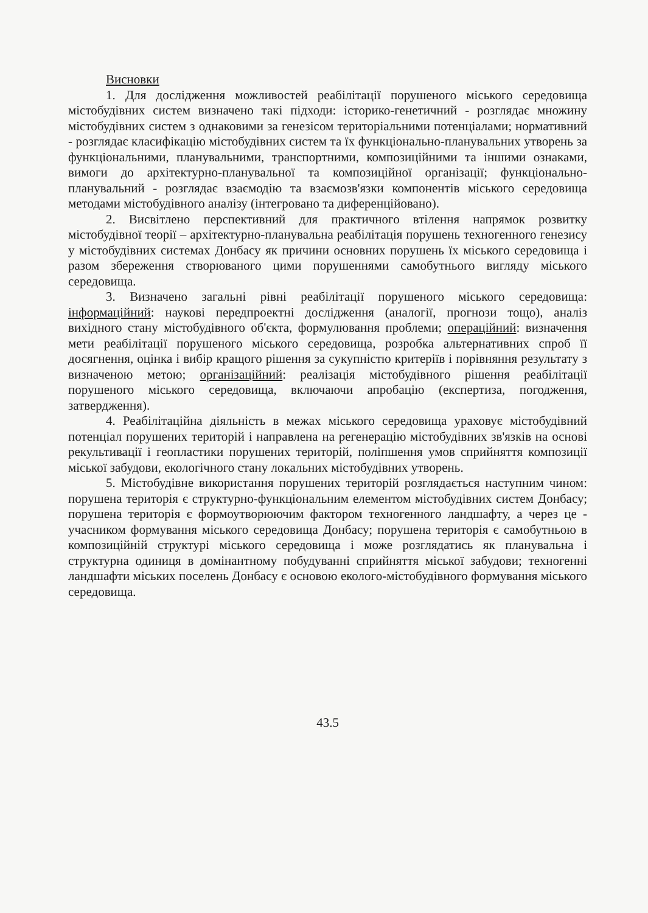Висновки
1. Для дослідження можливостей реабілітації порушеного міського середовища містобудівних систем визначено такі підходи: історико-генетичний - розглядає множину містобудівних систем з однаковими за генезісом територіальними потенціалами; нормативний - розглядає класифікацію містобудівних систем та їх функціонально-планувальних утворень за функціональними, планувальними, транспортними, композиційними та іншими ознаками, вимоги до архітектурно-планувальної та композиційної організації; функціонально-планувальний - розглядає взаємодію та взаємозв'язки компонентів міського середовища методами містобудівного аналізу (інтегровано та диференційовано).
2. Висвітлено перспективний для практичного втілення напрямок розвитку містобудівної теорії – архітектурно-планувальна реабілітація порушень техногенного генезису у містобудівних системах Донбасу як причини основних порушень їх міського середовища і разом збереження створюваного цими порушеннями самобутнього вигляду міського середовища.
3. Визначено загальні рівні реабілітації порушеного міського середовища: інформаційний: наукові передпроектні дослідження (аналогії, прогнози тощо), аналіз вихідного стану містобудівного об'єкта, формулювання проблеми; операційний: визначення мети реабілітації порушеного міського середовища, розробка альтернативних спроб її досягнення, оцінка і вибір кращого рішення за сукупністю критеріїв і порівняння результату з визначеною метою; організаційний: реалізація містобудівного рішення реабілітації порушеного міського середовища, включаючи апробацію (експертиза, погодження, затвердження).
4. Реабілітаційна діяльність в межах міського середовища ураховує містобудівний потенціал порушених територій і направлена на регенерацію містобудівних зв'язків на основі рекультивації і геопластики порушених територій, поліпшення умов сприйняття композиції міської забудови, екологічного стану локальних містобудівних утворень.
5. Містобудівне використання порушених територій розглядається наступним чином: порушена територія є структурно-функціональним елементом містобудівних систем Донбасу; порушена територія є формоутворюючим фактором техногенного ландшафту, а через це - учасником формування міського середовища Донбасу; порушена територія є самобутньою в композиційній структурі міського середовища і може розглядатись як планувальна і структурна одиниця в домінантному побудуванні сприйняття міської забудови; техногенні ландшафти міських поселень Донбасу є основою еколого-містобудівного формування міського середовища.
43.5